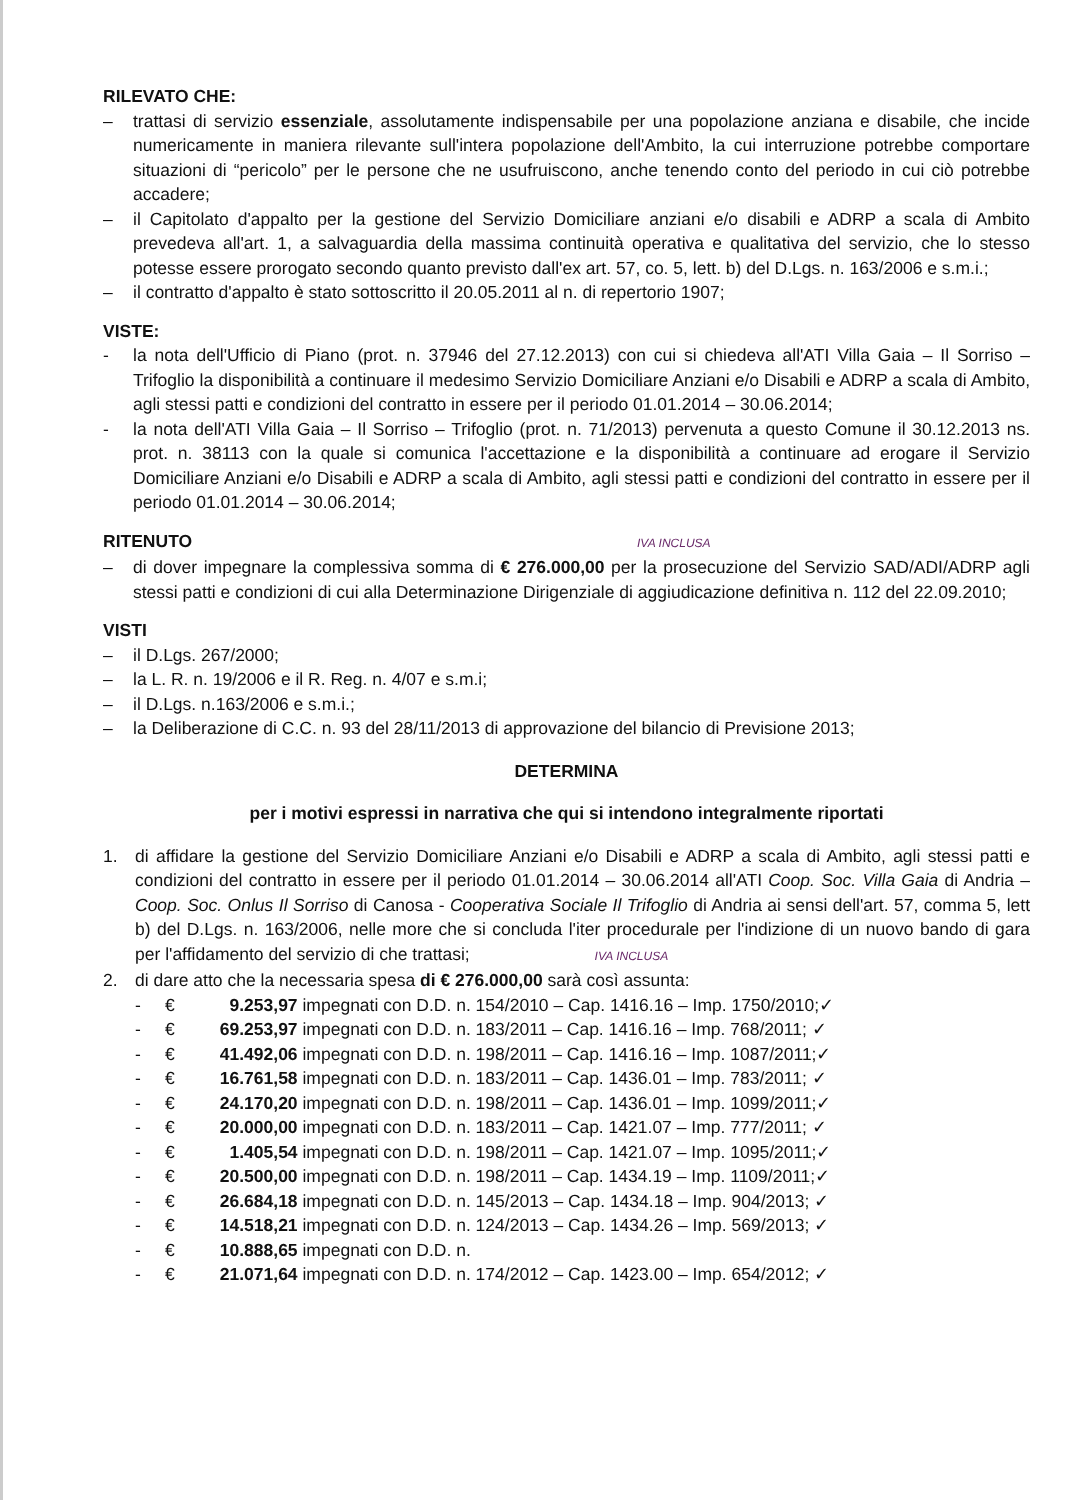RILEVATO CHE:
– trattasi di servizio essenziale, assolutamente indispensabile per una popolazione anziana e disabile, che incide numericamente in maniera rilevante sull'intera popolazione dell'Ambito, la cui interruzione potrebbe comportare situazioni di “pericolo” per le persone che ne usufruiscono, anche tenendo conto del periodo in cui ciò potrebbe accadere;
– il Capitolato d'appalto per la gestione del Servizio Domiciliare anziani e/o disabili e ADRP a scala di Ambito prevedeva all'art. 1, a salvaguardia della massima continuità operativa e qualitativa del servizio, che lo stesso potesse essere prorogato secondo quanto previsto dall'ex art. 57, co. 5, lett. b) del D.Lgs. n. 163/2006 e s.m.i.;
– il contratto d'appalto è stato sottoscritto il 20.05.2011 al n. di repertorio 1907;
VISTE:
- la nota dell'Ufficio di Piano (prot. n. 37946 del 27.12.2013) con cui si chiedeva all'ATI Villa Gaia – Il Sorriso – Trifoglio la disponibilità a continuare il medesimo Servizio Domiciliare Anziani e/o Disabili e ADRP a scala di Ambito, agli stessi patti e condizioni del contratto in essere per il periodo 01.01.2014 – 30.06.2014;
- la nota dell'ATI Villa Gaia – Il Sorriso – Trifoglio (prot. n. 71/2013) pervenuta a questo Comune il 30.12.2013 ns. prot. n. 38113 con la quale si comunica l'accettazione e la disponibilità a continuare ad erogare il Servizio Domiciliare Anziani e/o Disabili e ADRP a scala di Ambito, agli stessi patti e condizioni del contratto in essere per il periodo 01.01.2014 – 30.06.2014;
RITENUTO IVA INCLUSA
– di dover impegnare la complessiva somma di € 276.000,00 per la prosecuzione del Servizio SAD/ADI/ADRP agli stessi patti e condizioni di cui alla Determinazione Dirigenziale di aggiudicazione definitiva n. 112 del 22.09.2010;
VISTI
– il D.Lgs. 267/2000;
– la L. R. n. 19/2006 e il R. Reg. n. 4/07 e s.m.i;
– il D.Lgs. n.163/2006 e s.m.i.;
– la Deliberazione di C.C. n. 93 del 28/11/2013 di approvazione del bilancio di Previsione 2013;
DETERMINA
per i motivi espressi in narrativa che qui si intendono integralmente riportati
1. di affidare la gestione del Servizio Domiciliare Anziani e/o Disabili e ADRP a scala di Ambito, agli stessi patti e condizioni del contratto in essere per il periodo 01.01.2014 – 30.06.2014 all'ATI Coop. Soc. Villa Gaia di Andria – Coop. Soc. Onlus Il Sorriso di Canosa - Cooperativa Sociale Il Trifoglio di Andria ai sensi dell'art. 57, comma 5, lett b) del D.Lgs. n. 163/2006, nelle more che si concluda l'iter procedurale per l'indizione di un nuovo bando di gara per l'affidamento del servizio di che trattasi; IVA INCLUSA
2. di dare atto che la necessaria spesa di € 276.000,00 sarà così assunta:
- € 9.253,97 impegnati con D.D. n. 154/2010 – Cap. 1416.16 – Imp. 1750/2010;✓
- € 69.253,97 impegnati con D.D. n. 183/2011 – Cap. 1416.16 – Imp. 768/2011; ✓
- € 41.492,06 impegnati con D.D. n. 198/2011 – Cap. 1416.16 – Imp. 1087/2011;✓
- € 16.761,58 impegnati con D.D. n. 183/2011 – Cap. 1436.01 – Imp. 783/2011; ✓
- € 24.170,20 impegnati con D.D. n. 198/2011 – Cap. 1436.01 – Imp. 1099/2011;✓
- € 20.000,00 impegnati con D.D. n. 183/2011 – Cap. 1421.07 – Imp. 777/2011; ✓
- € 1.405,54 impegnati con D.D. n. 198/2011 – Cap. 1421.07 – Imp. 1095/2011;✓
- € 20.500,00 impegnati con D.D. n. 198/2011 – Cap. 1434.19 – Imp. 1109/2011;✓
- € 26.684,18 impegnati con D.D. n. 145/2013 – Cap. 1434.18 – Imp. 904/2013; ✓
- € 14.518,21 impegnati con D.D. n. 124/2013 – Cap. 1434.26 – Imp. 569/2013; ✓
- € 10.888,65 impegnati con D.D. n.
- € 21.071,64 impegnati con D.D. n. 174/2012 – Cap. 1423.00 – Imp. 654/2012; ✓